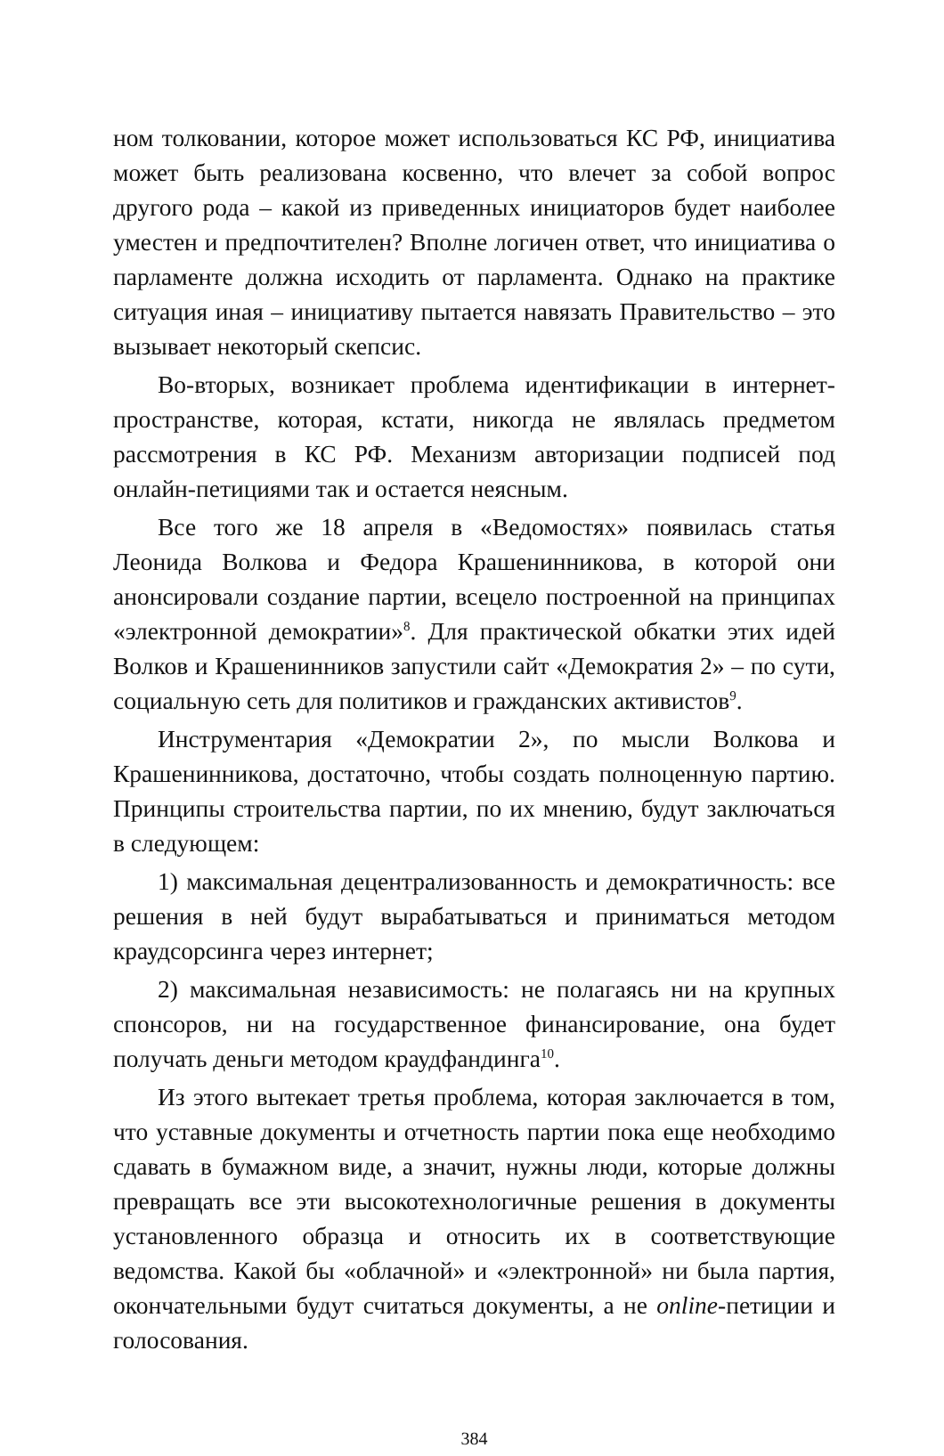ном толковании, которое может использоваться КС РФ, инициатива может быть реализована косвенно, что влечет за собой вопрос другого рода – какой из приведенных инициаторов будет наиболее уместен и предпочтителен? Вполне логичен ответ, что инициатива о парламенте должна исходить от парламента. Однако на практике ситуация иная – инициативу пытается навязать Правительство – это вызывает некоторый скепсис.
Во-вторых, возникает проблема идентификации в интернет-пространстве, которая, кстати, никогда не являлась предметом рассмотрения в КС РФ. Механизм авторизации подписей под онлайн-петициями так и остается неясным.
Все того же 18 апреля в «Ведомостях» появилась статья Леонида Волкова и Федора Крашенинникова, в которой они анонсировали создание партии, всецело построенной на принципах «электронной демократии»<sup>8</sup>. Для практической обкатки этих идей Волков и Крашенинников запустили сайт «Демократия 2» – по сути, социальную сеть для политиков и гражданских активистов<sup>9</sup>.
Инструментария «Демократии 2», по мысли Волкова и Крашенинникова, достаточно, чтобы создать полноценную партию. Принципы строительства партии, по их мнению, будут заключаться в следующем:
1) максимальная децентрализованность и демократичность: все решения в ней будут вырабатываться и приниматься методом краудсорсинга через интернет;
2) максимальная независимость: не полагаясь ни на крупных спонсоров, ни на государственное финансирование, она будет получать деньги методом краудфандинга<sup>10</sup>.
Из этого вытекает третья проблема, которая заключается в том, что уставные документы и отчетность партии пока еще необходимо сдавать в бумажном виде, а значит, нужны люди, которые должны превращать все эти высокотехнологичные решения в документы установленного образца и относить их в соответствующие ведомства. Какой бы «облачной» и «электронной» ни была партия, окончательными будут считаться документы, а не online-петиции и голосования.
384